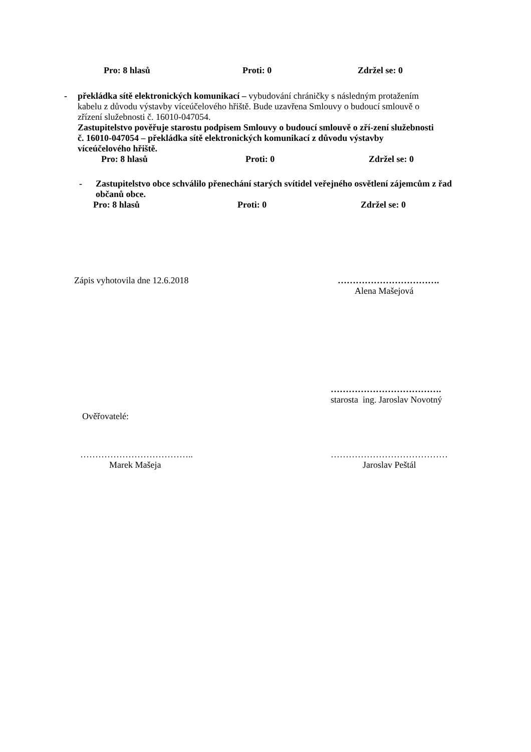Pro: 8 hlasů Proti: 0 Zdržel se: 0
- překládka sítě elektronických komunikací – vybudování chráničky s následným protažením kabelu z důvodu výstavby víceúčelového hřiště. Bude uzavřena Smlouvy o budoucí smlouvě o zřízení služebnosti č. 16010-047054.
Zastupitelstvo pověřuje starostu podpisem Smlouvy o budoucí smlouvě o zří-zení služebnosti č. 16010-047054 – překládka sítě elektronických komunikací z důvodu výstavby víceúčelového hřiště.
Pro: 8 hlasů Proti: 0 Zdržel se: 0
- Zastupitelstvo obce schválilo přenechání starých svítidel veřejného osvětlení zájemcům z řad občanů obce.
Pro: 8 hlasů Proti: 0 Zdržel se: 0
Zápis vyhotovila dne 12.6.2018 …………………………….
Alena Mašejová
……………………………….
starosta ing. Jaroslav Novotný
Ověřovatelé:
………………………………..
Marek Mašeja …………………………………
Jaroslav Peštál